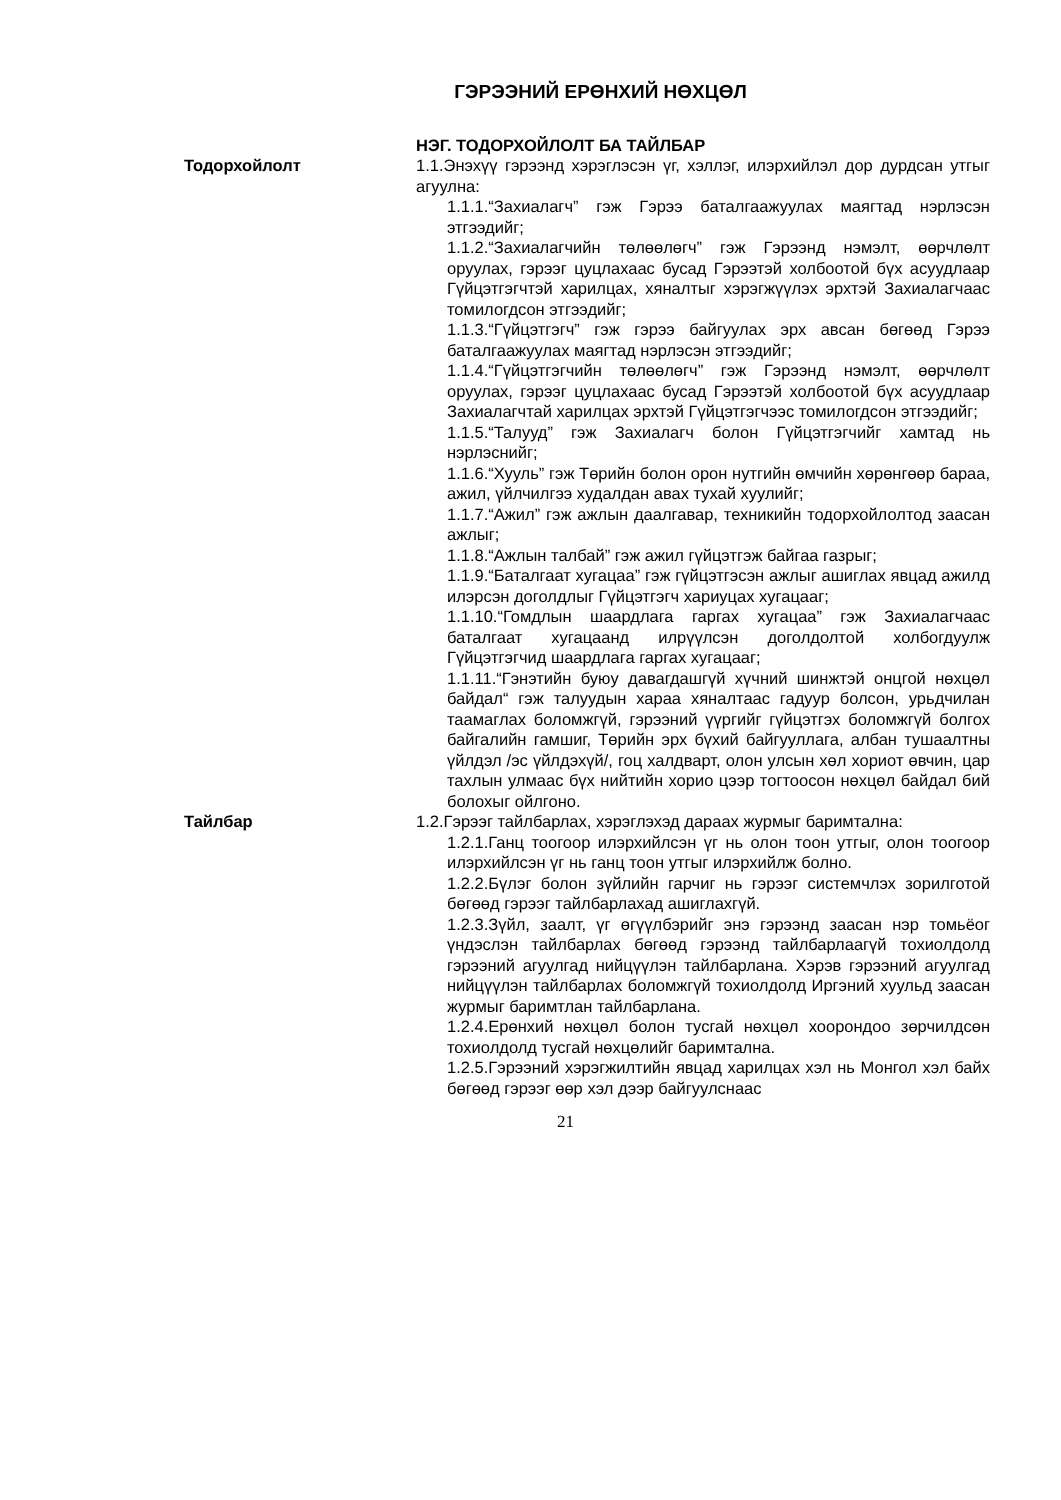ГЭРЭЭНИЙ ЕРӨНХИЙ НӨХЦӨЛ
НЭГ. ТОДОРХОЙЛОЛТ БА ТАЙЛБАР
Тодорхойлолт 1.1.Энэхүү гэрээнд хэрэглэсэн үг, хэллэг, илэрхийлэл дор дурдсан утгыг агуулна:
1.1.1.“Захиалагч” гэж Гэрээ баталгаажуулах маягтад нэрлэсэн этгээдийг;
1.1.2.“Захиалагчийн төлөөлөгч” гэж Гэрээнд нэмэлт, өөрчлөлт оруулах, гэрээг цуцлахаас бусад Гэрээтэй холбоотой бүх асуудлаар Гүйцэтгэгчтэй харилцах, хяналтыг хэрэгжүүлэх эрхтэй Захиалагчаас томилогдсон этгээдийг;
1.1.3.“Гүйцэтгэгч” гэж гэрээ байгуулах эрх авсан бөгөөд Гэрээ баталгаажуулах маягтад нэрлэсэн этгээдийг;
1.1.4.“Гүйцэтгэгчийн төлөөлөгч” гэж Гэрээнд нэмэлт, өөрчлөлт оруулах, гэрээг цуцлахаас бусад Гэрээтэй холбоотой бүх асуудлаар Захиалагчтай харилцах эрхтэй Гүйцэтгэгчээс томилогдсон этгээдийг;
1.1.5.“Талууд” гэж Захиалагч болон Гүйцэтгэгчийг хамтад нь нэрлэснийг;
1.1.6.“Хууль” гэж Төрийн болон орон нутгийн өмчийн хөрөнгөөр бараа, ажил, үйлчилгээ худалдан авах тухай хуулийг;
1.1.7.“Ажил” гэж ажлын даалгавар, техникийн тодорхойлолтод заасан ажлыг;
1.1.8.“Ажлын талбай” гэж ажил гүйцэтгэж байгаа газрыг;
1.1.9.“Баталгаат хугацаа” гэж гүйцэтгэсэн ажлыг ашиглах явцад ажилд илэрсэн доголдлыг Гүйцэтгэгч хариуцах хугацааг;
1.1.10.“Гомдлын шаардлага гаргах хугацаа” гэж Захиалагчаас баталгаат хугацаанд илрүүлсэн доголдолтой холбогдуулж Гүйцэтгэгчид шаардлага гаргах хугацааг;
1.1.11.“Гэнэтийн буюу давагдашгүй хүчний шинжтэй онцгой нөхцөл байдал“ гэж талуудын хараа хяналтаас гадуур болсон, урьдчилан таамаглах боломжгүй, гэрээний үүргийг гүйцэтгэх боломжгүй болгох байгалийн гамшиг, Төрийн эрх бүхий байгууллага, албан тушаалтны үйлдэл /эс үйлдэхүй/, гоц халдварт, олон улсын хөл хориот өвчин, цар тахлын улмаас бүх нийтийн хорио цээр тогтоосон нөхцөл байдал бий болохыг ойлгоно.
Тайлбар 1.2.Гэрээг тайлбарлах, хэрэглэхэд дараах журмыг баримтална:
1.2.1.Ганц тоогоор илэрхийлсэн үг нь олон тоон утгыг, олон тоогоор илэрхийлсэн үг нь ганц тоон утгыг илэрхийлж болно.
1.2.2.Бүлэг болон зүйлийн гарчиг нь гэрээг системчлэх зорилготой бөгөөд гэрээг тайлбарлахад ашиглахгүй.
1.2.3.Зүйл, заалт, үг өгүүлбэрийг энэ гэрээнд заасан нэр томьёог үндэслэн тайлбарлах бөгөөд гэрээнд тайлбарлаагүй тохиолдолд гэрээний агуулгад нийцүүлэн тайлбарлана. Хэрэв гэрээний агуулгад нийцүүлэн тайлбарлах боломжгүй тохиолдолд Иргэний хуульд заасан журмыг баримтлан тайлбарлана.
1.2.4.Ерөнхий нөхцөл болон тусгай нөхцөл хоорондоо зөрчилдсөн тохиолдолд тусгай нөхцөлийг баримтална.
1.2.5.Гэрээний хэрэгжилтийн явцад харилцах хэл нь Монгол хэл байх бөгөөд гэрээг өөр хэл дээр байгуулснаас
21